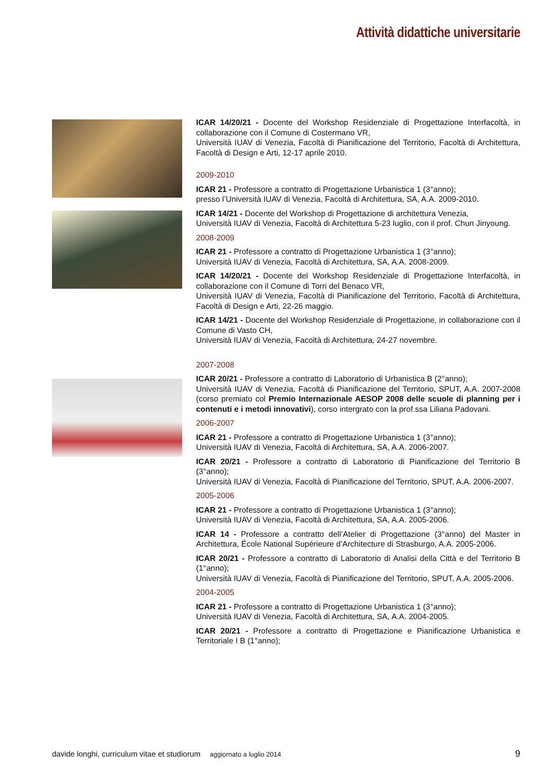Attività didattiche universitarie
ICAR 14/20/21 - Docente del Workshop Residenziale di Progettazione Interfacoltà, in collaborazione con il Comune di Costermano VR,
Università IUAV di Venezia, Facoltà di Pianificazione del Territorio, Facoltà di Architettura, Facoltà di Design e Arti, 12-17 aprile 2010.
2009-2010
ICAR 21 - Professore a contratto di Progettazione Urbanistica 1 (3°anno);
presso l’Università IUAV di Venezia, Facoltà di Architettura, SA, A.A. 2009-2010.
ICAR 14/21 - Docente del Workshop di Progettazione di architettura Venezia,
Università IUAV di Venezia, Facoltà di Architettura 5-23 luglio, con il prof. Chun Jinyoung.
2008-2009
ICAR 21 - Professore a contratto di Progettazione Urbanistica 1 (3°anno);
Università IUAV di Venezia, Facoltà di Architettura, SA, A.A. 2008-2009.
ICAR 14/20/21 - Docente del Workshop Residenziale di Progettazione Interfacoltà, in collaborazione con il Comune di Torri del Benaco VR,
Università IUAV di Venezia, Facoltà di Pianificazione del Territorio, Facoltà di Architettura, Facoltà di Design e Arti, 22-26 maggio.
ICAR 14/21 - Docente del Workshop Residenziale di Progettazione, in collaborazione con il Comune di Vasto CH,
Università IUAV di Venezia, Facoltà di Architettura, 24-27 novembre.
2007-2008
ICAR 20/21 - Professore a contratto di Laboratorio di Urbanistica B (2°anno);
Università IUAV di Venezia, Facoltà di Pianificazione del Territorio, SPUT, A.A. 2007-2008 (corso premiato col Premio Internazionale AESOP 2008 delle scuole di planning per i contenuti e i metodi innovativi), corso intergrato con la prof.ssa Liliana Padovani.
2006-2007
ICAR 21 - Professore a contratto di Progettazione Urbanistica 1 (3°anno);
Università IUAV di Venezia, Facoltà di Architettura, SA, A.A. 2006-2007.
ICAR 20/21 - Professore a contratto di Laboratorio di Pianificazione del Territorio B (3°anno);
Università IUAV di Venezia, Facoltà di Pianificazione del Territorio, SPUT, A.A. 2006-2007.
2005-2006
ICAR 21 - Professore a contratto di Progettazione Urbanistica 1 (3°anno);
Università IUAV di Venezia, Facoltà di Architettura, SA, A.A. 2005-2006.
ICAR 14 - Professore a contratto dell’Atelier di Progettazione (3°anno) del Master in Architettura, École National Supérieure d’Architecture di Strasburgo, A.A. 2005-2006.
ICAR 20/21 - Professore a contratto di Laboratorio di Analisi della Città e del Territorio B (1°anno);
Università IUAV di Venezia, Facoltà di Pianificazione del Territorio, SPUT, A.A. 2005-2006.
2004-2005
ICAR 21 - Professore a contratto di Progettazione Urbanistica 1 (3°anno);
Università IUAV di Venezia, Facoltà di Architettura, SA, A.A. 2004-2005.
ICAR 20/21 - Professore a contratto di Progettazione e Pianificazione Urbanistica e Territoriale I B (1°anno);
davide longhi, curriculum vitae et studiorum aggiornato a luglio 2014 9